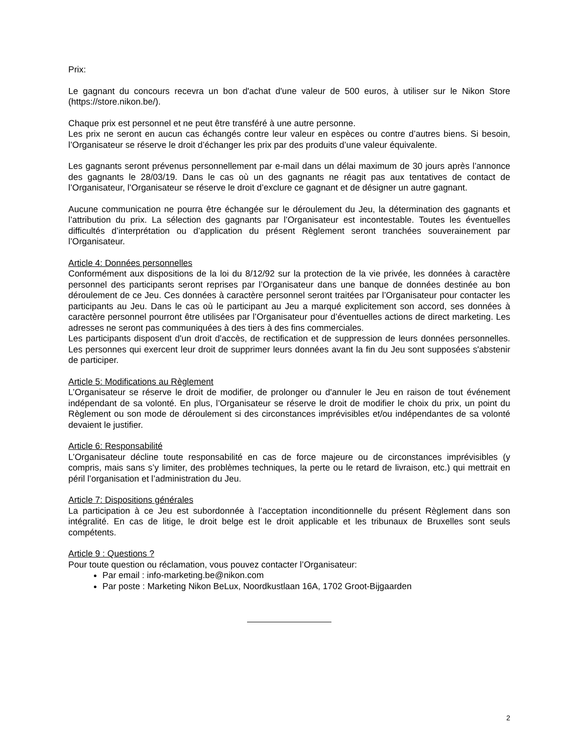Prix:
Le gagnant du concours recevra un bon d'achat d'une valeur de 500 euros, à utiliser sur le Nikon Store (https://store.nikon.be/).
Chaque prix est personnel et ne peut être transféré à une autre personne.
Les prix ne seront en aucun cas échangés contre leur valeur en espèces ou contre d’autres biens. Si besoin, l’Organisateur se réserve le droit d’échanger les prix par des produits d’une valeur équivalente.
Les gagnants seront prévenus personnellement par e-mail dans un délai maximum de 30 jours après l’annonce des gagnants le 28/03/19. Dans le cas où un des gagnants ne réagit pas aux tentatives de contact de l’Organisateur, l’Organisateur se réserve le droit d’exclure ce gagnant et de désigner un autre gagnant.
Aucune communication ne pourra être échangée sur le déroulement du Jeu, la détermination des gagnants et l’attribution du prix. La sélection des gagnants par l’Organisateur est incontestable. Toutes les éventuelles difficultés d’interprétation ou d’application du présent Règlement seront tranchées souverainement par l’Organisateur.
Article 4: Données personnelles
Conformément aux dispositions de la loi du 8/12/92 sur la protection de la vie privée, les données à caractère personnel des participants seront reprises par l’Organisateur dans une banque de données destinée au bon déroulement de ce Jeu. Ces données à caractère personnel seront traitées par l’Organisateur pour contacter les participants au Jeu. Dans le cas où le participant au Jeu a marqué explicitement son accord, ses données à caractère personnel pourront être utilisées par l’Organisateur pour d’éventuelles actions de direct marketing. Les adresses ne seront pas communiquées à des tiers à des fins commerciales.
Les participants disposent d'un droit d'accès, de rectification et de suppression de leurs données personnelles. Les personnes qui exercent leur droit de supprimer leurs données avant la fin du Jeu sont supposées s'abstenir de participer.
Article 5: Modifications au Règlement
L’Organisateur se réserve le droit de modifier, de prolonger ou d'annuler le Jeu en raison de tout événement indépendant de sa volonté. En plus, l’Organisateur se réserve le droit de modifier le choix du prix, un point du Règlement ou son mode de déroulement si des circonstances imprévisibles et/ou indépendantes de sa volonté devaient le justifier.
Article 6: Responsabilité
L’Organisateur décline toute responsabilité en cas de force majeure ou de circonstances imprévisibles (y compris, mais sans s’y limiter, des problèmes techniques, la perte ou le retard de livraison, etc.) qui mettrait en péril l’organisation et l’administration du Jeu.
Article 7: Dispositions générales
La participation à ce Jeu est subordonnée à l’acceptation inconditionnelle du présent Règlement dans son intégralité. En cas de litige, le droit belge est le droit applicable et les tribunaux de Bruxelles sont seuls compétents.
Article 9 : Questions ?
Pour toute question ou réclamation, vous pouvez contacter l’Organisateur:
Par email : info-marketing.be@nikon.com
Par poste : Marketing Nikon BeLux, Noordkustlaan 16A, 1702 Groot-Bijgaarden
2